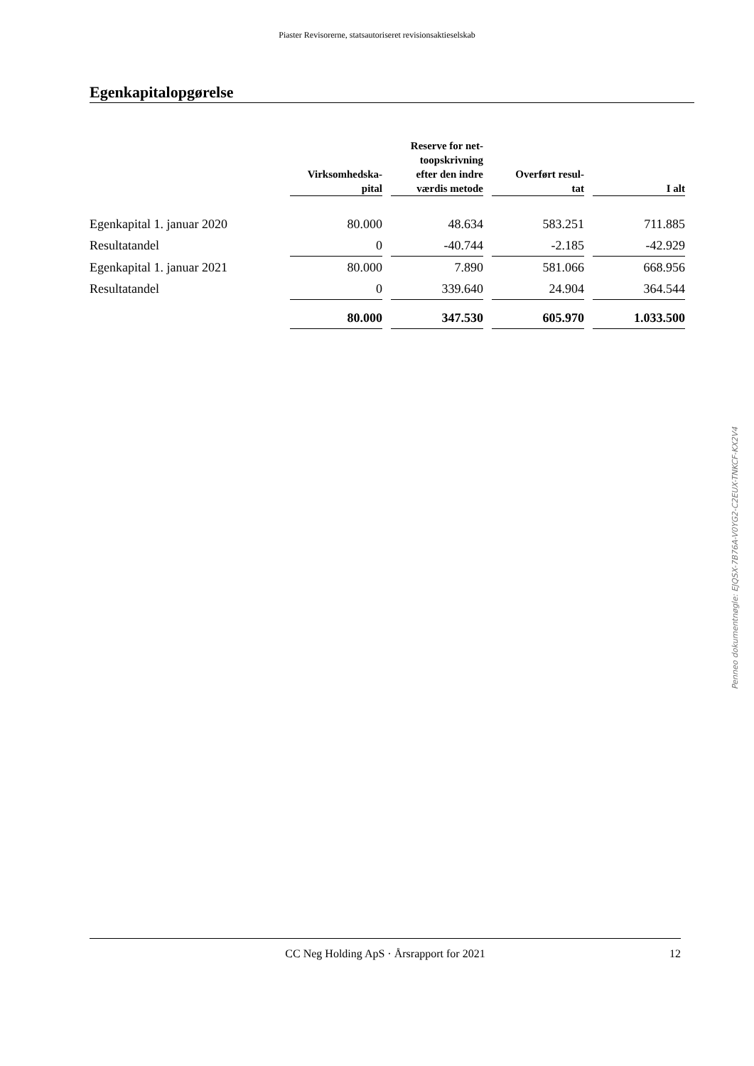Piaster Revisorerne, statsautoriseret revisionsaktieselskab
Egenkapitalopgørelse
| | Virksomhedska- pital | Reserve for net- toopskrivning efter den indre værdis metode | Overført resul- tat | I alt |
| --- | --- | --- | --- | --- |
| Egenkapital 1. januar 2020 | 80.000 | 48.634 | 583.251 | 711.885 |
| Resultatandel | 0 | -40.744 | -2.185 | -42.929 |
| Egenkapital 1. januar 2021 | 80.000 | 7.890 | 581.066 | 668.956 |
| Resultatandel | 0 | 339.640 | 24.904 | 364.544 |
| | 80.000 | 347.530 | 605.970 | 1.033.500 |
Penneo dokumentnøgle: EJQSX-7B76A-V0YG2-C2EUX-TNKCF-KX2V4
CC Neg Holding ApS · Årsrapport for 2021 12